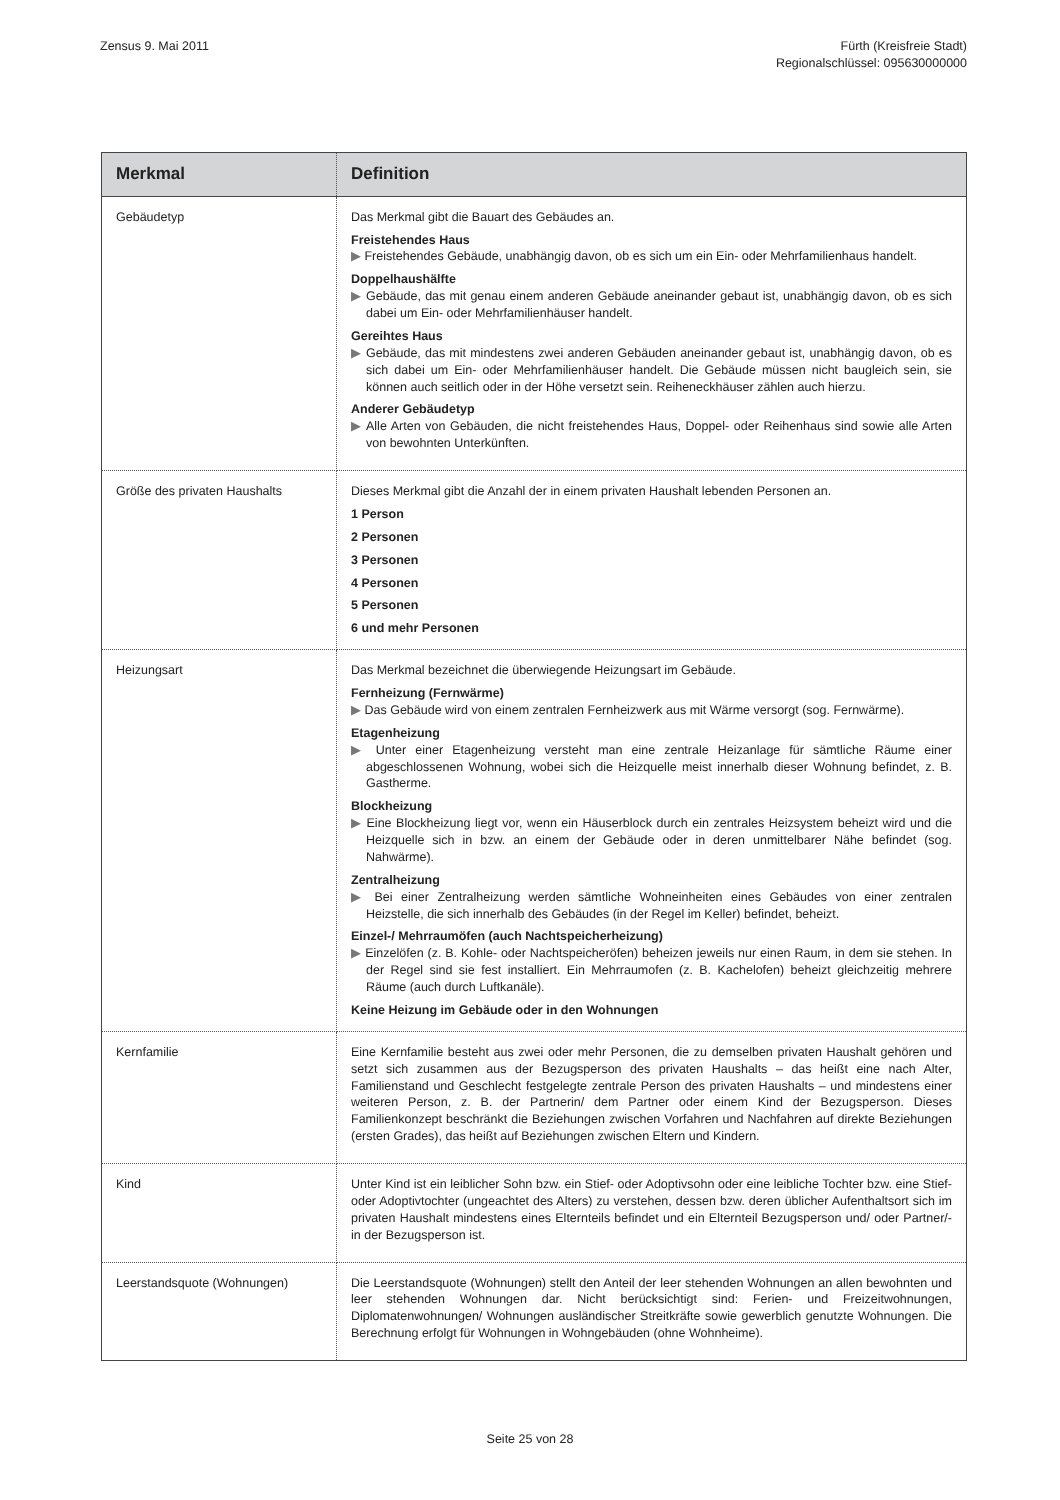Zensus 9. Mai 2011 Fürth (Kreisfreie Stadt)
Regionalschlüssel: 095630000000
| Merkmal | Definition |
| --- | --- |
| Gebäudetyp | Das Merkmal gibt die Bauart des Gebäudes an. Freistehendes Haus ▶ Freistehendes Gebäude, unabhängig davon, ob es sich um ein Ein- oder Mehrfamilienhaus handelt. Doppelhaushälfte ▶ Gebäude, das mit genau einem anderen Gebäude aneinander gebaut ist, unabhängig davon, ob es sich dabei um Ein- oder Mehrfamilienhäuser handelt. Gereihtes Haus ▶ Gebäude, das mit mindestens zwei anderen Gebäuden aneinander gebaut ist, unabhängig davon, ob es sich dabei um Ein- oder Mehrfamilienhäuser handelt. Die Gebäude müssen nicht baugleich sein, sie können auch seitlich oder in der Höhe versetzt sein. Reiheneckhäuser zählen auch hierzu. Anderer Gebäudetyp ▶ Alle Arten von Gebäuden, die nicht freistehendes Haus, Doppel- oder Reihenhaus sind sowie alle Arten von bewohnten Unterkünften. |
| Größe des privaten Haushalts | Dieses Merkmal gibt die Anzahl der in einem privaten Haushalt lebenden Personen an. 1 Person 2 Personen 3 Personen 4 Personen 5 Personen 6 und mehr Personen |
| Heizungsart | Das Merkmal bezeichnet die überwiegende Heizungsart im Gebäude. Fernheizung (Fernwärme) ▶ Das Gebäude wird von einem zentralen Fernheizwerk aus mit Wärme versorgt (sog. Fernwärme). Etagenheizung ▶ Unter einer Etagenheizung versteht man eine zentrale Heizanlage für sämtliche Räume einer abgeschlossenen Wohnung, wobei sich die Heizquelle meist innerhalb dieser Wohnung befindet, z. B. Gastherme. Blockheizung ▶ Eine Blockheizung liegt vor, wenn ein Häuserblock durch ein zentrales Heizsystem beheizt wird und die Heizquelle sich in bzw. an einem der Gebäude oder in deren unmittelbarer Nähe befindet (sog. Nahwärme). Zentralheizung ▶ Bei einer Zentralheizung werden sämtliche Wohneinheiten eines Gebäudes von einer zentralen Heizstelle, die sich innerhalb des Gebäudes (in der Regel im Keller) befindet, beheizt. Einzel-/ Mehrraumöfen (auch Nachtspeicherheizung) ▶ Einzelöfen (z. B. Kohle- oder Nachtspeicheröfen) beheizen jeweils nur einen Raum, in dem sie stehen. In der Regel sind sie fest installiert. Ein Mehrraumofen (z. B. Kachelofen) beheizt gleichzeitig mehrere Räume (auch durch Luftkanäle). Keine Heizung im Gebäude oder in den Wohnungen |
| Kernfamilie | Eine Kernfamilie besteht aus zwei oder mehr Personen, die zu demselben privaten Haushalt gehören und setzt sich zusammen aus der Bezugsperson des privaten Haushalts – das heißt eine nach Alter, Familienstand und Geschlecht festgelegte zentrale Person des privaten Haushalts – und mindestens einer weiteren Person, z. B. der Partnerin/ dem Partner oder einem Kind der Bezugsperson. Dieses Familienkonzept beschränkt die Beziehungen zwischen Vorfahren und Nachfahren auf direkte Beziehungen (ersten Grades), das heißt auf Beziehungen zwischen Eltern und Kindern. |
| Kind | Unter Kind ist ein leiblicher Sohn bzw. ein Stief- oder Adoptivsohn oder eine leibliche Tochter bzw. eine Stief- oder Adoptivtochter (ungeachtet des Alters) zu verstehen, dessen bzw. deren üblicher Aufenthaltsort sich im privaten Haushalt mindestens eines Elternteils befindet und ein Elternteil Bezugsperson und/ oder Partner/-in der Bezugsperson ist. |
| Leerstandsquote (Wohnungen) | Die Leerstandsquote (Wohnungen) stellt den Anteil der leer stehenden Wohnungen an allen bewohnten und leer stehenden Wohnungen dar. Nicht berücksichtigt sind: Ferien- und Freizeitwohnungen, Diplomatenwohnungen/ Wohnungen ausländischer Streitkräfte sowie gewerblich genutzte Wohnungen. Die Berechnung erfolgt für Wohnungen in Wohngebäuden (ohne Wohnheime). |
Seite 25 von 28